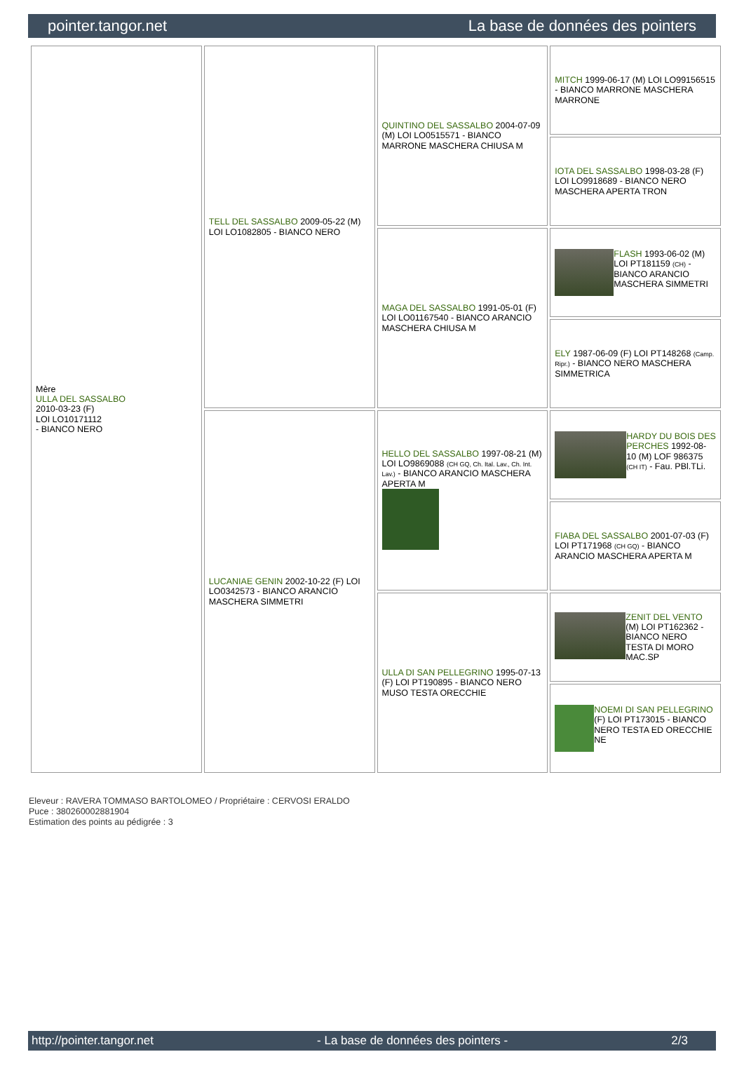pointer.tangor.net La base de données des pointers
| Mère ULLA DEL SASSALBO 2010-03-23 (F) LOI LO10171112 - BIANCO NERO | TELL DEL SASSALBO 2009-05-22 (M) LOI LO1082805 - BIANCO NERO | QUINTINO DEL SASSALBO 2004-07-09 (M) LOI LO0515571 - BIANCO MARRONE MASCHERA CHIUSA M | MITCH 1999-06-17 (M) LOI LO99156515 - BIANCO MARRONE MASCHERA MARRONE |
| | | | IOTA DEL SASSALBO 1998-03-28 (F) LOI LO9918689 - BIANCO NERO MASCHERA APERTA TRON |
| | | MAGA DEL SASSALBO 1991-05-01 (F) LOI LO01167540 - BIANCO ARANCIO MASCHERA CHIUSA M | FLASH 1993-06-02 (M) LOI PT181159 (CH) - BIANCO ARANCIO MASCHERA SIMMETRI |
| | | | ELY 1987-06-09 (F) LOI PT148268 (Camp. Ripr.) - BIANCO NERO MASCHERA SIMMETRICA |
| | LUCANIAE GENIN 2002-10-22 (F) LOI LO0342573 - BIANCO ARANCIO MASCHERA SIMMETRI | HELLO DEL SASSALBO 1997-08-21 (M) LOI LO9869088 (CH GQ, Ch. Ital. Lav., Ch. Int. Lav.) - BIANCO ARANCIO MASCHERA APERTA M | HARDY DU BOIS DES PERCHES 1992-08-10 (M) LOF 986375 (CH IT) - Fau. PBl.TLi. |
| | | | FIABA DEL SASSALBO 2001-07-03 (F) LOI PT171968 (CH GQ) - BIANCO ARANCIO MASCHERA APERTA M |
| | | ULLA DI SAN PELLEGRINO 1995-07-13 (F) LOI PT190895 - BIANCO NERO MUSO TESTA ORECCHIE | ZENIT DEL VENTO (M) LOI PT162362 - BIANCO NERO TESTA DI MORO MAC.SP |
| | | | NOEMI DI SAN PELLEGRINO (F) LOI PT173015 - BIANCO NERO TESTA ED ORECCHIE NE |
Eleveur : RAVERA TOMMASO BARTOLOMEO / Propriétaire : CERVOSI ERALDO
Puce : 380260002881904
Estimation des points au pédigrée : 3
http://pointer.tangor.net - La base de données des pointers - 2/3